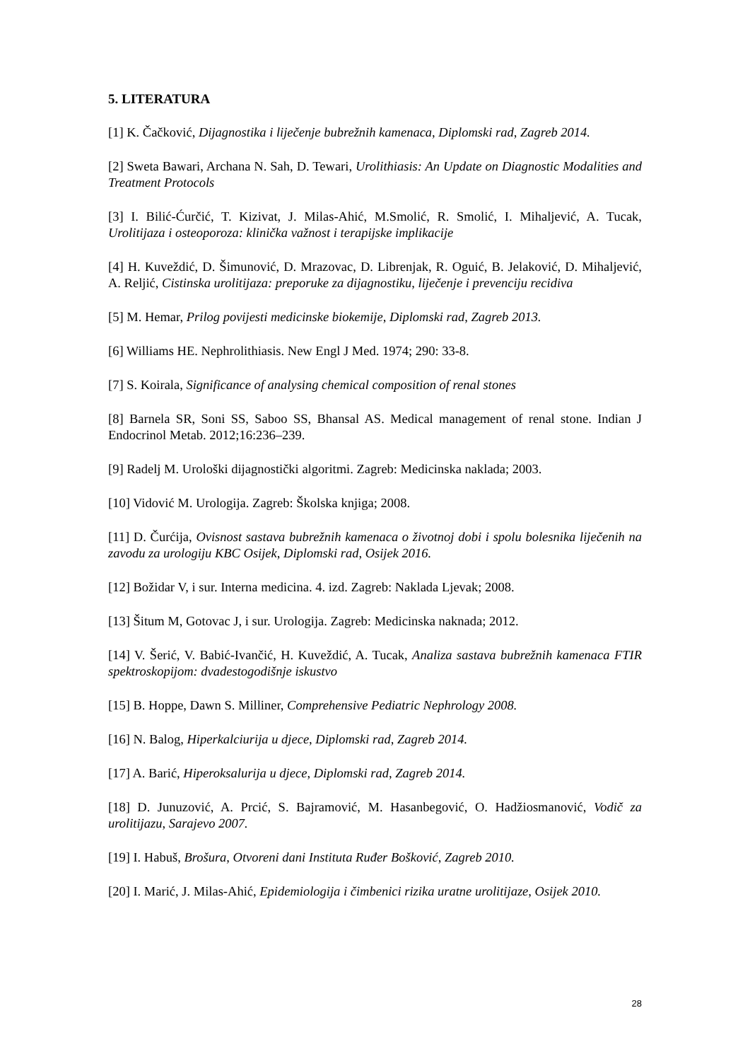5. LITERATURA
[1] K. Čačković, Dijagnostika i liječenje bubrežnih kamenaca, Diplomski rad, Zagreb 2014.
[2] Sweta Bawari, Archana N. Sah, D. Tewari, Urolithiasis: An Update on Diagnostic Modalities and Treatment Protocols
[3] I. Bilić-Ćurčić, T. Kizivat, J. Milas-Ahić, M.Smolić, R. Smolić, I. Mihaljević, A. Tucak, Urolitijaza i osteoporoza: klinička važnost i terapijske implikacije
[4] H. Kuveždić, D. Šimunović, D. Mrazovac, D. Librenjak, R. Oguić, B. Jelaković, D. Mihaljević, A. Reljić, Cistinska urolitijaza: preporuke za dijagnostiku, liječenje i prevenciju recidiva
[5] M. Hemar, Prilog povijesti medicinske biokemije, Diplomski rad, Zagreb 2013.
[6] Williams HE. Nephrolithiasis. New Engl J Med. 1974; 290: 33-8.
[7] S. Koirala, Significance of analysing chemical composition of renal stones
[8] Barnela SR, Soni SS, Saboo SS, Bhansal AS. Medical management of renal stone. Indian J Endocrinol Metab. 2012;16:236–239.
[9] Radelj M. Urološki dijagnostički algoritmi. Zagreb: Medicinska naklada; 2003.
[10] Vidović M. Urologija. Zagreb: Školska knjiga; 2008.
[11] D. Čurćija, Ovisnost sastava bubrežnih kamenaca o životnoj dobi i spolu bolesnika liječenih na zavodu za urologiju KBC Osijek, Diplomski rad, Osijek 2016.
[12] Božidar V, i sur. Interna medicina. 4. izd. Zagreb: Naklada Ljevak; 2008.
[13] Šitum M, Gotovac J, i sur. Urologija. Zagreb: Medicinska naknada; 2012.
[14] V. Šerić, V. Babić-Ivančić, H. Kuveždić, A. Tucak, Analiza sastava bubrežnih kamenaca FTIR spektroskopijom: dvadestogodišnje iskustvo
[15] B. Hoppe, Dawn S. Milliner, Comprehensive Pediatric Nephrology 2008.
[16] N. Balog, Hiperkalciurija u djece, Diplomski rad, Zagreb 2014.
[17] A. Barić, Hiperoksalurija u djece, Diplomski rad, Zagreb 2014.
[18] D. Junuzović, A. Prcić, S. Bajramović, M. Hasanbegović, O. Hadžiosmanović, Vodič za urolitijazu, Sarajevo 2007.
[19] I. Habuš, Brošura, Otvoreni dani Instituta Ruđer Bošković, Zagreb 2010.
[20] I. Marić, J. Milas-Ahić, Epidemiologija i čimbenici rizika uratne urolitijaze, Osijek 2010.
28